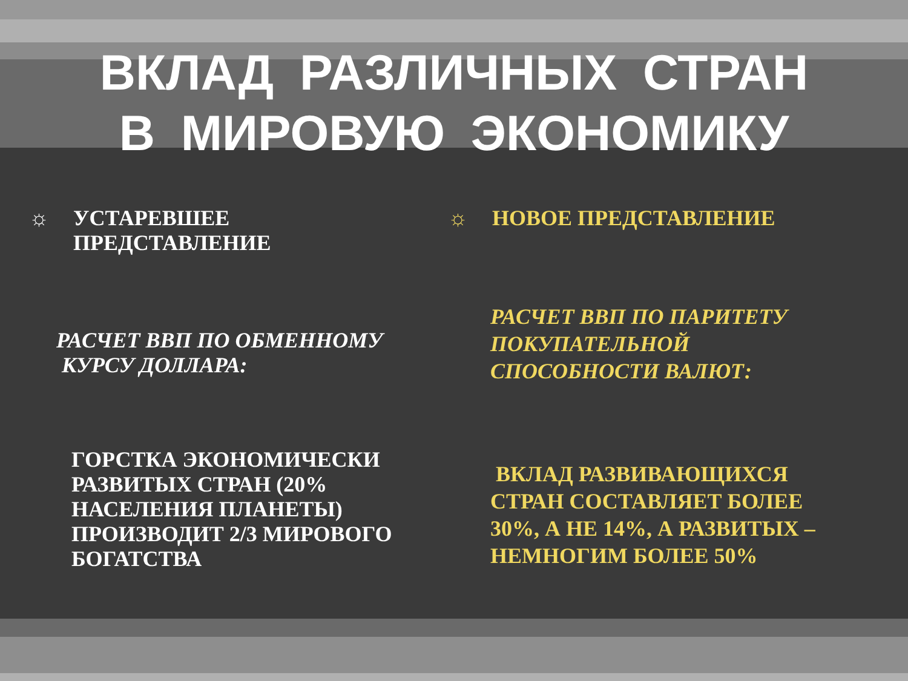ВКЛАД РАЗЛИЧНЫХ СТРАН
В МИРОВУЮ ЭКОНОМИКУ
☼ УСТАРЕВШЕЕ
ПРЕДСТАВЛЕНИЕ
РАСЧЕТ ВВП ПО ОБМЕННОМУ
КУРСУ ДОЛЛАРА:
ГОРСТКА ЭКОНОМИЧЕСКИ РАЗВИТЫХ СТРАН (20% НАСЕЛЕНИЯ ПЛАНЕТЫ) ПРОИЗВОДИТ 2/3 МИРОВОГО БОГАТСТВА
☼ НОВОЕ ПРЕДСТАВЛЕНИЕ
РАСЧЕТ ВВП ПО ПАРИТЕТУ ПОКУПАТЕЛЬНОЙ СПОСОБНОСТИ ВАЛЮТ:
ВКЛАД РАЗВИВАЮЩИХСЯ СТРАН СОСТАВЛЯЕТ БОЛЕЕ 30%, А НЕ 14%, А РАЗВИТЫХ – НЕМНОГИМ БОЛЕЕ 50%